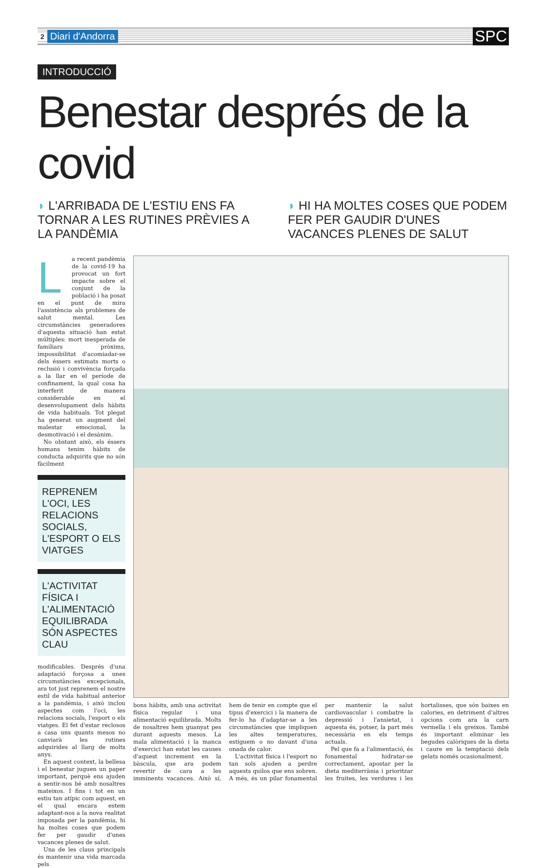2 Diari d'Andorra SPC
INTRODUCCIÓ
Benestar després de la covid
◗ L'ARRIBADA DE L'ESTIU ENS FA TORNAR A LES RUTINES PRÈVIES A LA PANDÈMIA
◗ HI HA MOLTES COSES QUE PODEM FER PER GAUDIR D'UNES VACANCES PLENES DE SALUT
La recent pandèmia de la covid-19 ha provocat un fort impacte sobre el conjunt de la població i ha posat en el punt de mira l'assistència als problemes de salut mental. Les circumstàncies generadores d'aquesta situació han estat múltiples: mort inesperada de familiars pròxims, impossibilitat d'acomiadar-se dels éssers estimats morts o reclusió i convivència forçada a la llar en el període de confinament, la qual cosa ha interferit de manera considerable en el desenvolupament dels hàbits de vida habituals. Tot plegat ha generat un augment del malestar emocional, la desmotivació i el desànim.
No obstant això, els éssers humans tenim hàbits de conducta adquirits que no són fàcilment
REPRENEM L'OCI, LES RELACIONS SOCIALS, L'ESPORT O ELS VIATGES
L'ACTIVITAT FÍSICA I L'ALIMENTACIÓ EQUILIBRADA SÓN ASPECTES CLAU
modificables. Després d'una adaptació forçosa a unes circumstàncies excepcionals, ara tot just reprenem el nostre estil de vida habitual anterior a la pandèmia, i això inclou aspectes com l'oci, les relacions socials, l'esport o els viatges. El fet d'estar reclosos a casa uns quants mesos no canviarà les rutines adquirides al llarg de molts anys.
En aquest context, la bellesa i el benestar juguen un paper important, perquè ens ajuden a sentir-nos bé amb nosaltres mateixos. I fins i tot en un estiu tan atípic com aquest, en el qual encara estem adaptant-nos a la nova realitat imposada per la pandèmia, hi ha moltes coses que podem fer per gaudir d'unes vacances plenes de salut.
Una de les claus principals és mantenir una vida marcada pels
bons hàbits, amb una activitat física regular i una alimentació equilibrada. Molts de nosaltres hem guanyat pes durant aquests mesos. La mala alimentació i la manca d'exercici han estat les causes d'aquest increment en la bàscula, que ara podem revertir de cara a les imminents vacances. Això sí, hem de tenir en compte que el tipus d'exercici i la manera de fer-lo ha d'adaptar-se a les circumstàncies que impliquen les altes temperatures, estiguem o no davant d'una onada de calor.
L'activitat física i l'esport no tan sols ajuden a perdre aquests quilos que ens sobren. A més, és un pilar fonamental per mantenir la salut cardiovascular i combatre la depressió i l'ansietat, i aquesta és, potser, la part més necessària en els temps actuals.
Pel que fa a l'alimentació, és fonamental hidratar-se correctament, apostar per la dieta mediterrània i prioritzar les fruites, les verdures i les hortalisses, que són baixes en calories, en detriment d'altres opcions com ara la carn vermella i els greixos. També és important eliminar les begudes calòriques de la dieta i caure en la temptació dels gelats només ocasionalment.